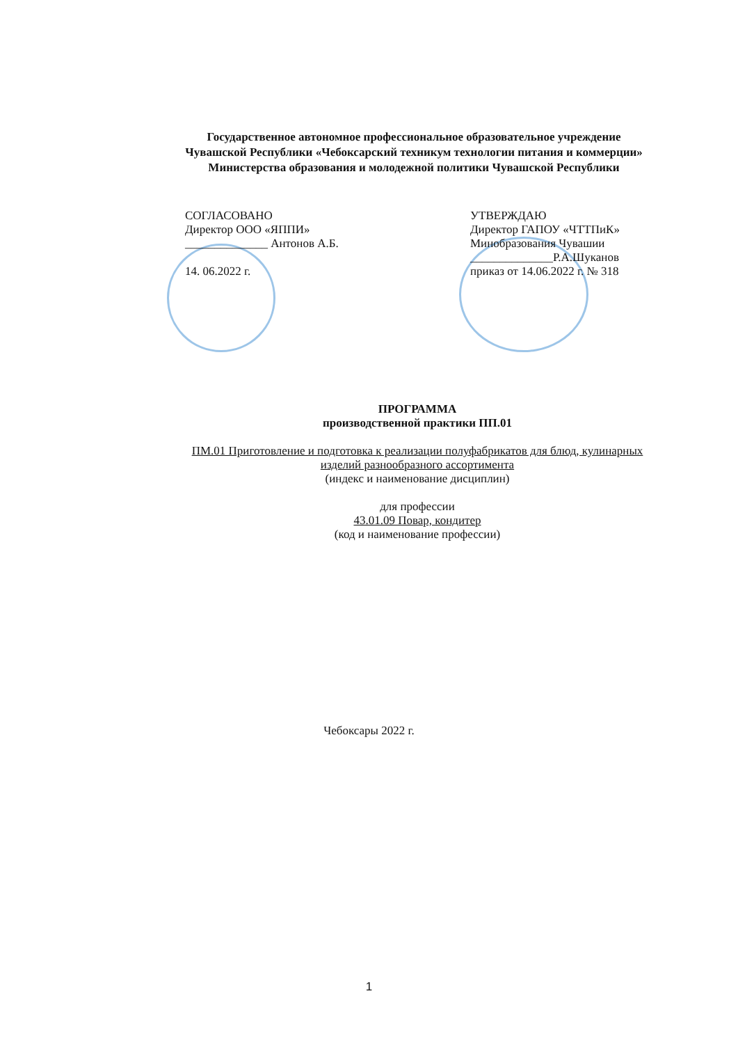Государственное автономное профессиональное образовательное учреждение
Чувашской Республики «Чебоксарский техникум технологии питания и коммерции»
Министерства образования и молодежной политики Чувашской Республики
СОГЛАСОВАНО
Директор ООО «ЯППИ»
______________ Антонов А.Б.
14. 06.2022 г.
УТВЕРЖДАЮ
Директор ГАПОУ «ЧТТПиК»
Минобразования Чувашии
______________Р.А.Шуканов
приказ от 14.06.2022 г. № 318
ПРОГРАММА
производственной практики ПП.01
ПМ.01 Приготовление и подготовка к реализации полуфабрикатов для блюд, кулинарных изделий разнообразного ассортимента
(индекс и наименование дисциплин)
для профессии
43.01.09 Повар, кондитер
(код и наименование профессии)
Чебоксары 2022 г.
1